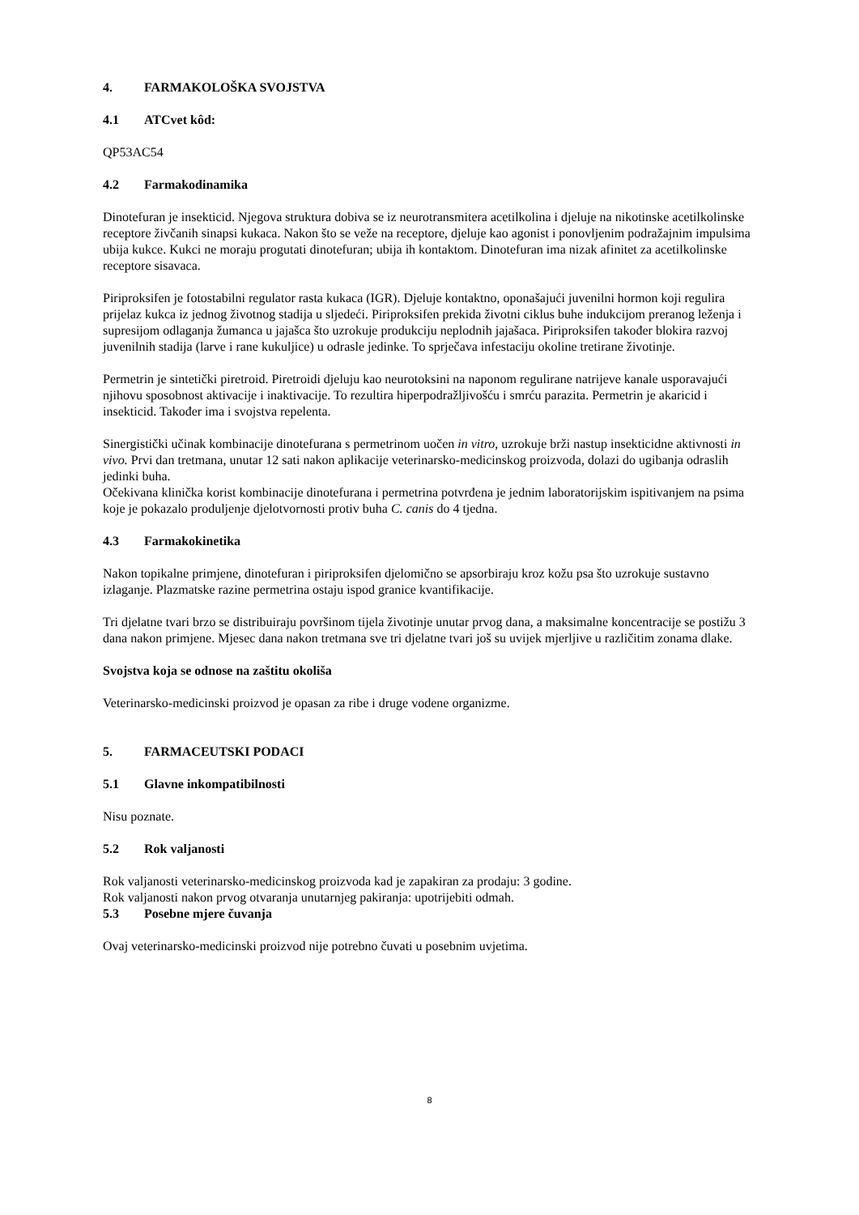4. FARMAKOLOŠKA SVOJSTVA
4.1 ATCvet kôd:
QP53AC54
4.2 Farmakodinamika
Dinotefuran je insekticid. Njegova struktura dobiva se iz neurotransmitera acetilkolina i djeluje na nikotinske acetilkolinske receptore živčanih sinapsi kukaca. Nakon što se veže na receptore, djeluje kao agonist i ponovljenim podražajnim impulsima ubija kukce. Kukci ne moraju progutati dinotefuran; ubija ih kontaktom. Dinotefuran ima nizak afinitet za acetilkolinske receptore sisavaca.
Piriproksifen je fotostabilni regulator rasta kukaca (IGR). Djeluje kontaktno, oponašajući juvenilni hormon koji regulira prijelaz kukca iz jednog životnog stadija u sljedeći. Piriproksifen prekida životni ciklus buhe indukcijom preranog leženja i supresijom odlaganja žumanca u jajašca što uzrokuje produkciju neplodnih jajašaca. Piriproksifen također blokira razvoj juvenilnih stadija (larve i rane kukuljice) u odrasle jedinke. To sprječava infestaciju okoline tretirane životinje.
Permetrin je sintetički piretroid. Piretroidi djeluju kao neurotoksini na naponom regulirane natrijeve kanale usporavajući njihovu sposobnost aktivacije i inaktivacije. To rezultira hiperpodražljivošću i smrću parazita. Permetrin je akaricid i insekticid. Također ima i svojstva repelenta.
Sinergistički učinak kombinacije dinotefurana s permetrinom uočen in vitro, uzrokuje brži nastup insekticidne aktivnosti in vivo. Prvi dan tretmana, unutar 12 sati nakon aplikacije veterinarsko-medicinskog proizvoda, dolazi do ugibanja odraslih jedinki buha.
Očekivana klinička korist kombinacije dinotefurana i permetrina potvrđena je jednim laboratorijskim ispitivanjem na psima koje je pokazalo produljenje djelotvornosti protiv buha C. canis do 4 tjedna.
4.3 Farmakokinetika
Nakon topikalne primjene, dinotefuran i piriproksifen djelomično se apsorbiraju kroz kožu psa što uzrokuje sustavno izlaganje. Plazmatske razine permetrina ostaju ispod granice kvantifikacije.
Tri djelatne tvari brzo se distribuiraju površinom tijela životinje unutar prvog dana, a maksimalne koncentracije se postižu 3 dana nakon primjene. Mjesec dana nakon tretmana sve tri djelatne tvari još su uvijek mjerljive u različitim zonama dlake.
Svojstva koja se odnose na zaštitu okoliša
Veterinarsko-medicinski proizvod je opasan za ribe i druge vodene organizme.
5. FARMACEUTSKI PODACI
5.1 Glavne inkompatibilnosti
Nisu poznate.
5.2 Rok valjanosti
Rok valjanosti veterinarsko-medicinskog proizvoda kad je zapakiran za prodaju: 3 godine.
Rok valjanosti nakon prvog otvaranja unutarnjeg pakiranja: upotrijebiti odmah.
5.3 Posebne mjere čuvanja
Ovaj veterinarsko-medicinski proizvod nije potrebno čuvati u posebnim uvjetima.
8